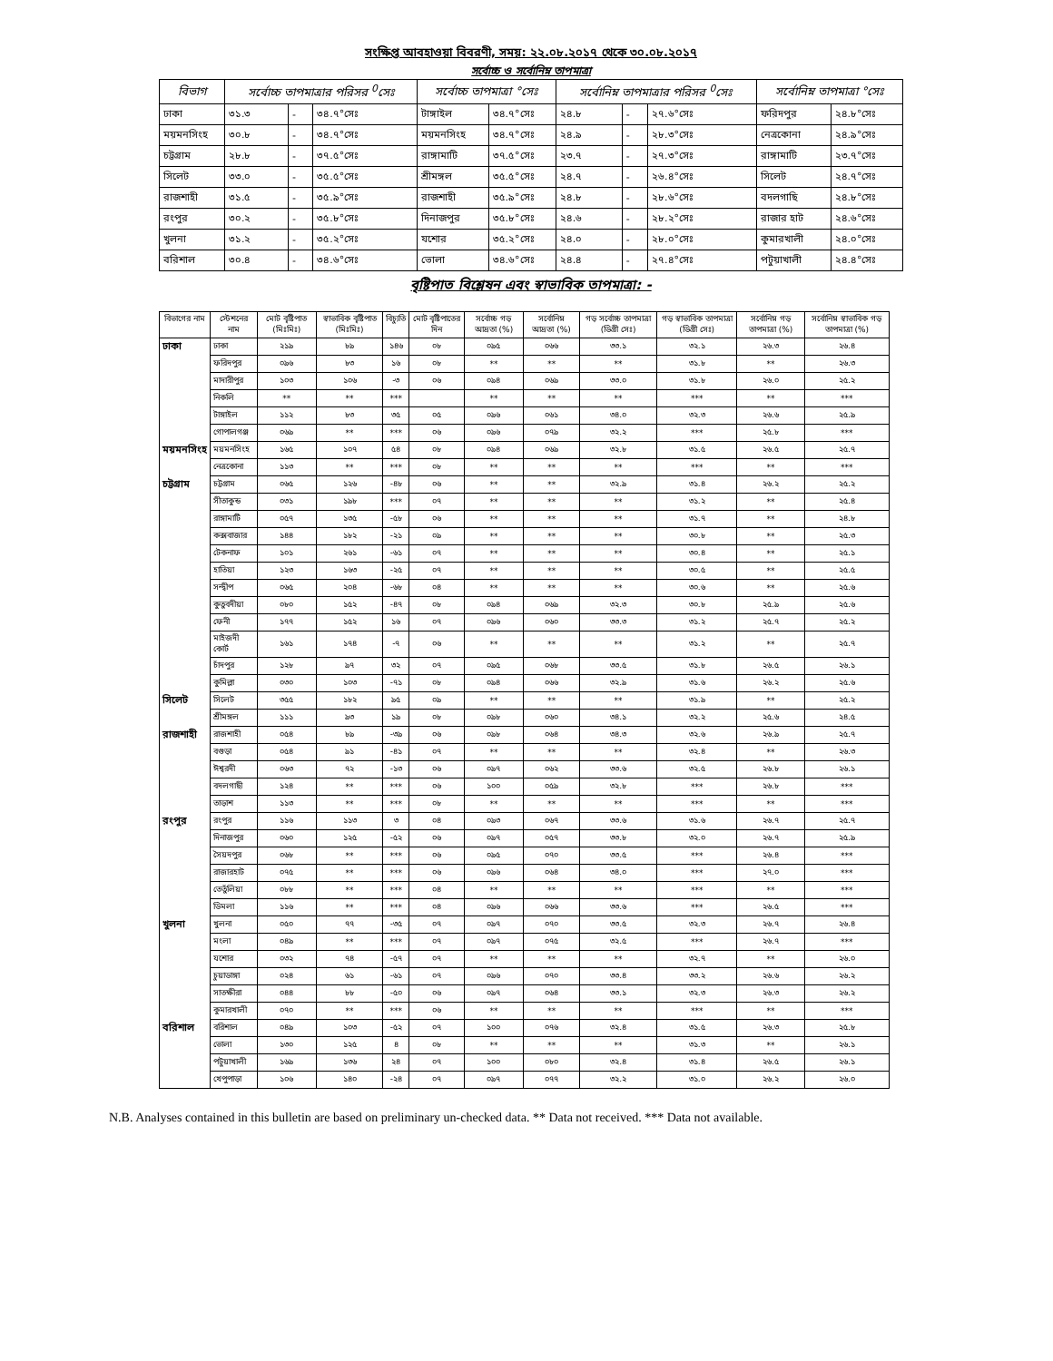সংক্ষিপ্ত আবহাওয়া বিবরণী, সময়: ২২.০৮.২০১৭ থেকে ৩০.০৮.২০১৭
সর্বোচ্চ ও সর্বোনিম্ন তাপমাত্রা
| বিভাগ | সর্বোচ্চ তাপমাত্রার পরিসর <sup>0</sup>সেঃ | | | সর্বোচ্চ তাপমাত্রা °সেঃ | | সর্বোনিম্ন তাপমাত্রার পরিসর <sup>0</sup>সেঃ | | | সর্বোনিম্ন তাপমাত্রা °সেঃ | |
| --- | --- | --- | --- | --- | --- | --- | --- | --- | --- | --- |
| ঢাকা | ৩১.৩ | - | ৩৪.৭°সেঃ | টাঙ্গাইল | ৩৪.৭°সেঃ | ২৪.৮ | - | ২৭.৬°সেঃ | ফরিদপুর | ২৪.৮°সেঃ |
| ময়মনসিংহ | ৩০.৮ | - | ৩৪.৭°সেঃ | ময়মনসিংহ | ৩৪.৭°সেঃ | ২৪.৯ | - | ২৮.৩°সেঃ | নেত্রকোনা | ২৪.৯°সেঃ |
| চট্টগ্রাম | ২৮.৮ | - | ৩৭.৫°সেঃ | রাঙ্গামাটি | ৩৭.৫°সেঃ | ২৩.৭ | - | ২৭.৩°সেঃ | রাঙ্গামাটি | ২৩.৭°সেঃ |
| সিলেট | ৩৩.০ | - | ৩৫.৫°সেঃ | শ্রীমঙ্গল | ৩৫.৫°সেঃ | ২৪.৭ | - | ২৬.৪°সেঃ | সিলেট | ২৪.৭°সেঃ |
| রাজশাহী | ৩১.৫ | - | ৩৫.৯°সেঃ | রাজশাহী | ৩৫.৯°সেঃ | ২৪.৮ | - | ২৮.৬°সেঃ | বদলগাছি | ২৪.৮°সেঃ |
| রংপুর | ৩০.২ | - | ৩৫.৮°সেঃ | দিনাজপুর | ৩৫.৮°সেঃ | ২৪.৬ | - | ২৮.২°সেঃ | রাজার হাট | ২৪.৬°সেঃ |
| খুলনা | ৩১.২ | - | ৩৫.২°সেঃ | যশোর | ৩৫.২°সেঃ | ২৪.০ | - | ২৮.০°সেঃ | কুমারখালী | ২৪.০°সেঃ |
| বরিশাল | ৩০.৪ | - | ৩৪.৬°সেঃ | ভোলা | ৩৪.৬°সেঃ | ২৪.৪ | - | ২৭.৪°সেঃ | পটুয়াখালী | ২৪.৪°সেঃ |
বৃষ্টিপাত বিশ্লেষন এবং স্বাভাবিক তাপমাত্রা: -
| বিভাগের নাম | স্টেশনের নাম | মোট বৃষ্টিপাত (মিঃমিঃ) | স্বাভাবিক বৃষ্টিপাত (মিঃমিঃ) | বিচ্যুতি | মোট বৃষ্টিপাতের দিন | সর্বোচ্চ গড় আদ্রতা (%) | সর্বোনিম্ন আদ্রতা (%) | গড় সর্বোচ্চ তাপমাত্রা (ডিগ্রী সেঃ) | গড় স্বাভাবিক তাপমাত্রা (ডিগ্রী সেঃ) | সর্বোনিম্ন গড় তাপমাত্রা (%) | সর্বোনিম্ন স্বাভাবিক গড় তাপমাত্রা (%) |
| --- | --- | --- | --- | --- | --- | --- | --- | --- | --- | --- | --- |
| ঢাকা | ঢাকা | ২১৯ | ৮৯ | ১৪৬ | ০৮ | ০৯৫ | ০৬৬ | ৩৩.১ | ৩২.১ | ২৬.৩ | ২৬.৪ |
| | ফরিদপুর | ০৯৬ | ৮৩ | ১৬ | ০৮ | ** | ** | ** | ৩১.৮ | ** | ২৬.৩ |
| | মাদারীপুর | ১০৩ | ১০৬ | -৩ | ০৬ | ০৯৪ | ০৬৯ | ৩৩.০ | ৩১.৮ | ২৬.০ | ২৫.২ |
| | নিকলি | ** | ** | *** | | ** | ** | ** | *** | ** | *** |
| | টাঙ্গাইল | ১১২ | ৮৩ | ৩৫ | ০৫ | ০৯৬ | ০৬১ | ৩৪.০ | ৩২.৩ | ২৬.৬ | ২৫.৯ |
| | গোপালগঞ্জ | ০৬৯ | ** | *** | ০৬ | ০৯৬ | ০৭৯ | ৩২.২ | *** | ২৫.৮ | *** |
| ময়মনসিংহ | ময়মনসিংহ | ১৬৫ | ১০৭ | ৫৪ | ০৮ | ০৯৪ | ০৬৯ | ৩২.৮ | ৩১.৫ | ২৬.৫ | ২৫.৭ |
| | নেত্রকোনা | ১১৩ | ** | *** | ০৮ | ** | ** | ** | *** | ** | *** |
| চট্টগ্রাম | চট্টগ্রাম | ০৬৫ | ১২৬ | -৪৮ | ০৬ | ** | ** | ৩২.৯ | ৩১.৪ | ২৬.২ | ২৫.২ |
| | সীতাকুন্ড | ০৩১ | ১৯৮ | *** | ০৭ | ** | ** | ** | ৩১.২ | ** | ২৫.৪ |
| | রাঙ্গামাটি | ০৫৭ | ১৩৫ | -৫৮ | ০৬ | ** | ** | ** | ৩১.৭ | ** | ২৪.৮ |
| | কক্সবাজার | ১৪৪ | ১৮২ | -২১ | ০৯ | ** | ** | ** | ৩০.৮ | ** | ২৫.৩ |
| | টেকনাফ | ১০১ | ২৬১ | -৬১ | ০৭ | ** | ** | ** | ৩০.৪ | ** | ২৫.১ |
| | হাতিয়া | ১২৩ | ১৬৩ | -২৫ | ০৭ | ** | ** | ** | ৩০.৫ | ** | ২৫.৫ |
| | সন্দ্বীপ | ০৬৫ | ২০৪ | -৬৮ | ০৪ | ** | ** | ** | ৩০.৬ | ** | ২৫.৬ |
| | কুতুবদীয়া | ০৮০ | ১৫২ | -৪৭ | ০৮ | ০৯৪ | ০৬৯ | ৩২.৩ | ৩০.৮ | ২৫.৯ | ২৫.৬ |
| | ফেনী | ১৭৭ | ১৫২ | ১৬ | ০৭ | ০৯৬ | ০৬০ | ৩৩.৩ | ৩১.২ | ২৫.৭ | ২৫.২ |
| | মাইজদী কোর্ট | ১৬১ | ১৭৪ | -৭ | ০৬ | ** | ** | ** | ৩১.২ | ** | ২৫.৭ |
| | চাঁদপুর | ১২৮ | ৯৭ | ৩২ | ০৭ | ০৯৫ | ০৬৮ | ৩৩.৫ | ৩১.৮ | ২৬.৫ | ২৬.১ |
| | কুমিল্লা | ০৩০ | ১০৩ | -৭১ | ০৮ | ০৯৪ | ০৬৬ | ৩২.৯ | ৩১.৬ | ২৬.২ | ২৫.৬ |
| সিলেট | সিলেট | ৩৫৫ | ১৮২ | ৯৫ | ০৯ | ** | ** | ** | ৩১.৯ | ** | ২৫.২ |
| | শ্রীমঙ্গল | ১১১ | ৯৩ | ১৯ | ০৮ | ০৯৮ | ০৬০ | ৩৪.১ | ৩২.২ | ২৫.৬ | ২৪.৫ |
| রাজশাহী | রাজশাহী | ০৫৪ | ৮৯ | -৩৯ | ০৬ | ০৯৮ | ০৬৪ | ৩৪.৩ | ৩২.৬ | ২৬.৯ | ২৫.৭ |
| | বগুড়া | ০৫৪ | ৯১ | -৪১ | ০৭ | ** | ** | ** | ৩২.৪ | ** | ২৬.৩ |
| | ঈশ্বরদী | ০৬৩ | ৭২ | -১৩ | ০৬ | ০৯৭ | ০৬২ | ৩৩.৬ | ৩২.৫ | ২৬.৮ | ২৬.১ |
| | বদলগাছী | ১২৪ | ** | *** | ০৬ | ১০০ | ০৫৯ | ৩২.৮ | *** | ২৬.৮ | *** |
| | তাড়াশ | ১১৩ | ** | *** | ০৮ | ** | ** | ** | *** | ** | *** |
| রংপুর | রংপুর | ১১৬ | ১১৩ | ৩ | ০৪ | ০৯৩ | ০৬৭ | ৩৩.৬ | ৩১.৬ | ২৬.৭ | ২৫.৭ |
| | দিনাজপুর | ০৬০ | ১২৫ | -৫২ | ০৬ | ০৯৭ | ০৫৭ | ৩৩.৮ | ৩২.০ | ২৬.৭ | ২৫.৯ |
| | সৈয়দপুর | ০৬৮ | ** | *** | ০৬ | ০৯৫ | ০৭০ | ৩৩.৫ | *** | ২৬.৪ | *** |
| | রাজারহাট | ০৭৫ | ** | *** | ০৬ | ০৯৬ | ০৬৪ | ৩৪.০ | *** | ২৭.০ | *** |
| | তেতুঁলিয়া | ০৮৮ | ** | *** | ০৪ | ** | ** | ** | *** | ** | *** |
| | ডিমলা | ১১৬ | ** | *** | ০৪ | ০৯৬ | ০৬৬ | ৩৩.৬ | *** | ২৬.৫ | *** |
| খুলনা | খুলনা | ০৫০ | ৭৭ | -৩৫ | ০৭ | ০৯৭ | ০৭০ | ৩৩.৫ | ৩২.৩ | ২৬.৭ | ২৬.৪ |
| | মংলা | ০৪৯ | ** | *** | ০৭ | ০৯৭ | ০৭৫ | ৩২.৫ | *** | ২৬.৭ | *** |
| | যশোর | ০৩২ | ৭৪ | -৫৭ | ০৭ | ** | ** | ** | ৩২.৭ | ** | ২৬.০ |
| | চুয়াডাঙ্গা | ০২৪ | ৬১ | -৬১ | ০৭ | ০৯৬ | ০৭০ | ৩৩.৪ | ৩৩.২ | ২৬.৬ | ২৬.২ |
| | সাতক্ষীরা | ০৪৪ | ৮৮ | -৫০ | ০৬ | ০৯৭ | ০৬৪ | ৩৩.১ | ৩২.৩ | ২৬.৩ | ২৬.২ |
| | কুমারখালী | ০৭০ | ** | *** | ০৬ | ** | ** | ** | *** | ** | *** |
| বরিশাল | বরিশাল | ০৪৯ | ১০৩ | -৫২ | ০৭ | ১০০ | ০৭৬ | ৩২.৪ | ৩১.৫ | ২৬.৩ | ২৫.৮ |
| | ভোলা | ১৩০ | ১২৫ | ৪ | ০৮ | ** | ** | ** | ৩১.৩ | ** | ২৬.১ |
| | পটুয়াখালী | ১৬৯ | ১৩৬ | ২৪ | ০৭ | ১০০ | ০৮০ | ৩২.৪ | ৩১.৪ | ২৬.৫ | ২৬.১ |
| | খেপুপাড়া | ১০৬ | ১৪০ | -২৪ | ০৭ | ০৯৭ | ০৭৭ | ৩২.২ | ৩১.০ | ২৬.২ | ২৬.০ |
N.B. Analyses contained in this bulletin are based on preliminary un-checked data. ** Data not received. *** Data not available.